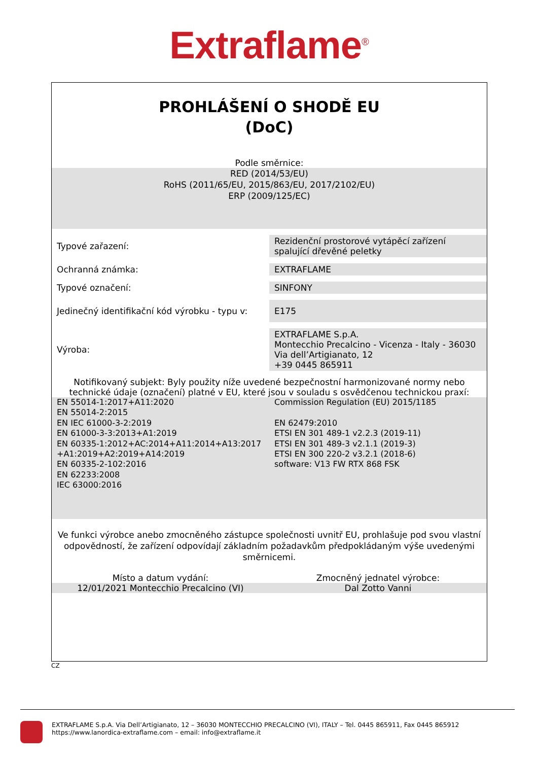Extraflame<sup>®</sup>
PROHLÁŠENÍ O SHODĚ EU
(DoC)
Podle směrnice:
RED (2014/53/EU)
RoHS (2011/65/EU, 2015/863/EU, 2017/2102/EU)
ERP (2009/125/EC)
| Typové zařazení: | Rezidenční prostorové vytápěcí zařízení spalující dřevěné peletky |
| Ochranná známka: | EXTRAFLAME |
| Typové označení: | SINFONY |
| Jedinečný identifikační kód výrobku - typu v: | E175 |
| Výroba: | EXTRAFLAME S.p.A. Montecchio Precalcino - Vicenza - Italy - 36030 Via dell’Artigianato, 12 +39 0445 865911 |
Notifikovaný subjekt: Byly použity níže uvedené bezpečnostní harmonizované normy nebo technické údaje (označení) platné v EU, které jsou v souladu s osvědčenou technickou praxí:
EN 55014-1:2017+A11:2020
EN 55014-2:2015
EN IEC 61000-3-2:2019
EN 61000-3-3:2013+A1:2019
EN 60335-1:2012+AC:2014+A11:2014+A13:2017 +A1:2019+A2:2019+A14:2019
EN 60335-2-102:2016
EN 62233:2008
IEC 63000:2016
Commission Regulation (EU) 2015/1185
EN 62479:2010
ETSI EN 301 489-1 v2.2.3 (2019-11)
ETSI EN 301 489-3 v2.1.1 (2019-3)
ETSI EN 300 220-2 v3.2.1 (2018-6)
software: V13 FW RTX 868 FSK
Ve funkci výrobce anebo zmocněného zástupce společnosti uvnitř EU, prohlašuje pod svou vlastní odpovědností, že zařízení odpovídají základním požadavkům předpokládaným výše uvedenými směrnicemi.
Místo a datum vydání: Zmocněný jednatel výrobce:
12/01/2021 Montecchio Precalcino (VI)
Dal Zotto Vanni
CZ
EXTRAFLAME S.p.A. Via Dell’Artigianato, 12 – 36030 MONTECCHIO PRECALCINO (VI), ITALY – Tel. 0445 865911, Fax 0445 865912
https://www.lanordica-extraflame.com – email: info@extraflame.it